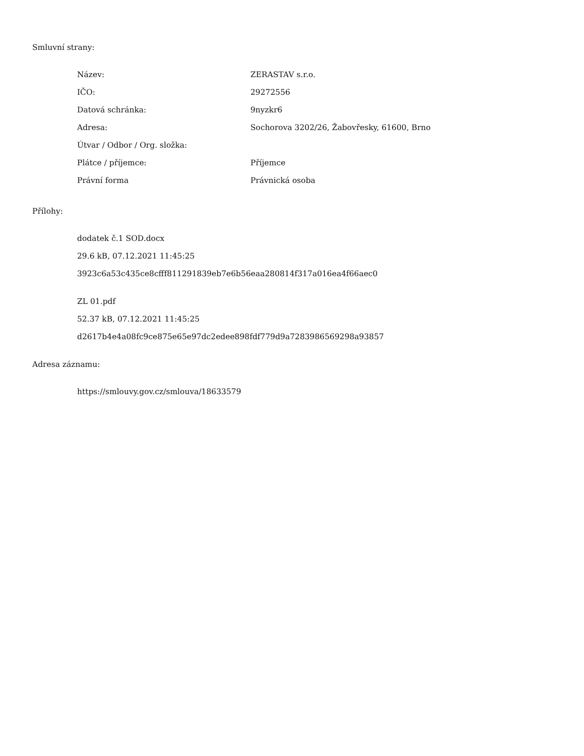Smluvní strany:
| Název: | ZERASTAV s.r.o. |
| IČO: | 29272556 |
| Datová schránka: | 9nyzkr6 |
| Adresa: | Sochorova 3202/26, Žabovřesky, 61600, Brno |
| Útvar / Odbor / Org. složka: | |
| Plátce / příjemce: | Příjemce |
| Právní forma | Právnická osoba |
Přílohy:
dodatek č.1 SOD.docx
29.6 kB, 07.12.2021 11:45:25
3923c6a53c435ce8cfff811291839eb7e6b56eaa280814f317a016ea4f66aec0
ZL 01.pdf
52.37 kB, 07.12.2021 11:45:25
d2617b4e4a08fc9ce875e65e97dc2edee898fdf779d9a7283986569298a93857
Adresa záznamu:
https://smlouvy.gov.cz/smlouva/18633579